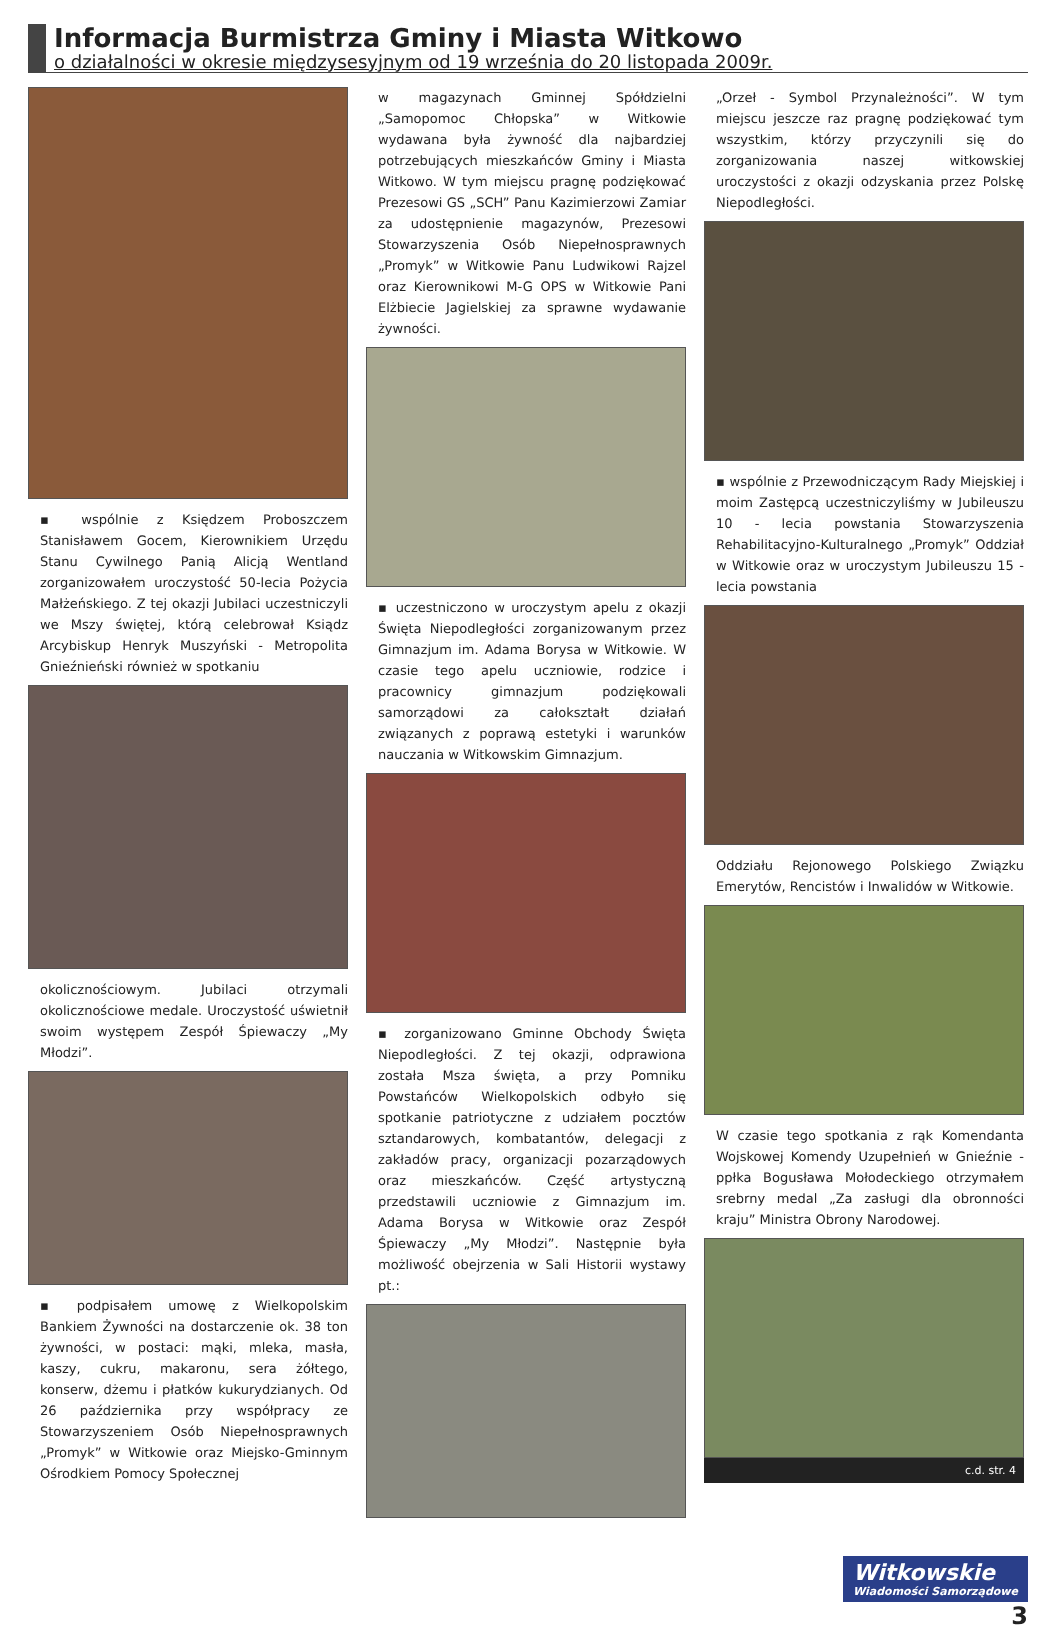Informacja Burmistrza Gminy i Miasta Witkowo
o działalności w okresie międzysesyjnym od 19 września do 20 listopada 2009r.
▪ wspólnie z Księdzem Proboszczem Stanisławem Gocem, Kierownikiem Urzędu Stanu Cywilnego Panią Alicją Wentland zorganizowałem uroczystość 50-lecia Pożycia Małżeńskiego. Z tej okazji Jubilaci uczestniczyli we Mszy świętej, którą celebrował Ksiądz Arcybiskup Henryk Muszyński - Metropolita Gnieźnieński również w spotkaniu
okolicznościowym. Jubilaci otrzymali okolicznościowe medale. Uroczystość uświetnił swoim występem Zespół Śpiewaczy „My Młodzi”.
▪ podpisałem umowę z Wielkopolskim Bankiem Żywności na dostarczenie ok. 38 ton żywności, w postaci: mąki, mleka, masła, kaszy, cukru, makaronu, sera żółtego, konserw, dżemu i płatków kukurydzianych. Od 26 października przy współpracy ze Stowarzyszeniem Osób Niepełnosprawnych „Promyk” w Witkowie oraz Miejsko-Gminnym Ośrodkiem Pomocy Społecznej
w magazynach Gminnej Spółdzielni „Samopomoc Chłopska” w Witkowie wydawana była żywność dla najbardziej potrzebujących mieszkańców Gminy i Miasta Witkowo. W tym miejscu pragnę podziękować Prezesowi GS „SCH” Panu Kazimierzowi Zamiar za udostępnienie magazynów, Prezesowi Stowarzyszenia Osób Niepełnosprawnych „Promyk” w Witkowie Panu Ludwikowi Rajzel oraz Kierownikowi M-G OPS w Witkowie Pani Elżbiecie Jagielskiej za sprawne wydawanie żywności.
▪ uczestniczono w uroczystym apelu z okazji Święta Niepodległości zorganizowanym przez Gimnazjum im. Adama Borysa w Witkowie. W czasie tego apelu uczniowie, rodzice i pracownicy gimnazjum podziękowali samorządowi za całokształt działań związanych z poprawą estetyki i warunków nauczania w Witkowskim Gimnazjum.
▪ zorganizowano Gminne Obchody Święta Niepodległości. Z tej okazji, odprawiona została Msza święta, a przy Pomniku Powstańców Wielkopolskich odbyło się spotkanie patriotyczne z udziałem pocztów sztandarowych, kombatantów, delegacji z zakładów pracy, organizacji pozarządowych oraz mieszkańców. Część artystyczną przedstawili uczniowie z Gimnazjum im. Adama Borysa w Witkowie oraz Zespół Śpiewaczy „My Młodzi”. Następnie była możliwość obejrzenia w Sali Historii wystawy pt.:
„Orzeł - Symbol Przynależności”. W tym miejscu jeszcze raz pragnę podziękować tym wszystkim, którzy przyczynili się do zorganizowania naszej witkowskiej uroczystości z okazji odzyskania przez Polskę Niepodległości.
▪ wspólnie z Przewodniczącym Rady Miejskiej i moim Zastępcą uczestniczyliśmy w Jubileuszu 10 - lecia powstania Stowarzyszenia Rehabilitacyjno-Kulturalnego „Promyk” Oddział w Witkowie oraz w uroczystym Jubileuszu 15 - lecia powstania
Oddziału Rejonowego Polskiego Związku Emerytów, Rencistów i Inwalidów w Witkowie.
W czasie tego spotkania z rąk Komendanta Wojskowej Komendy Uzupełnień w Gnieźnie - ppłka Bogusława Mołodeckiego otrzymałem srebrny medal „Za zasługi dla obronności kraju” Ministra Obrony Narodowej.
c.d. str. 4
Witkowskie
Wiadomości Samorządowe
3